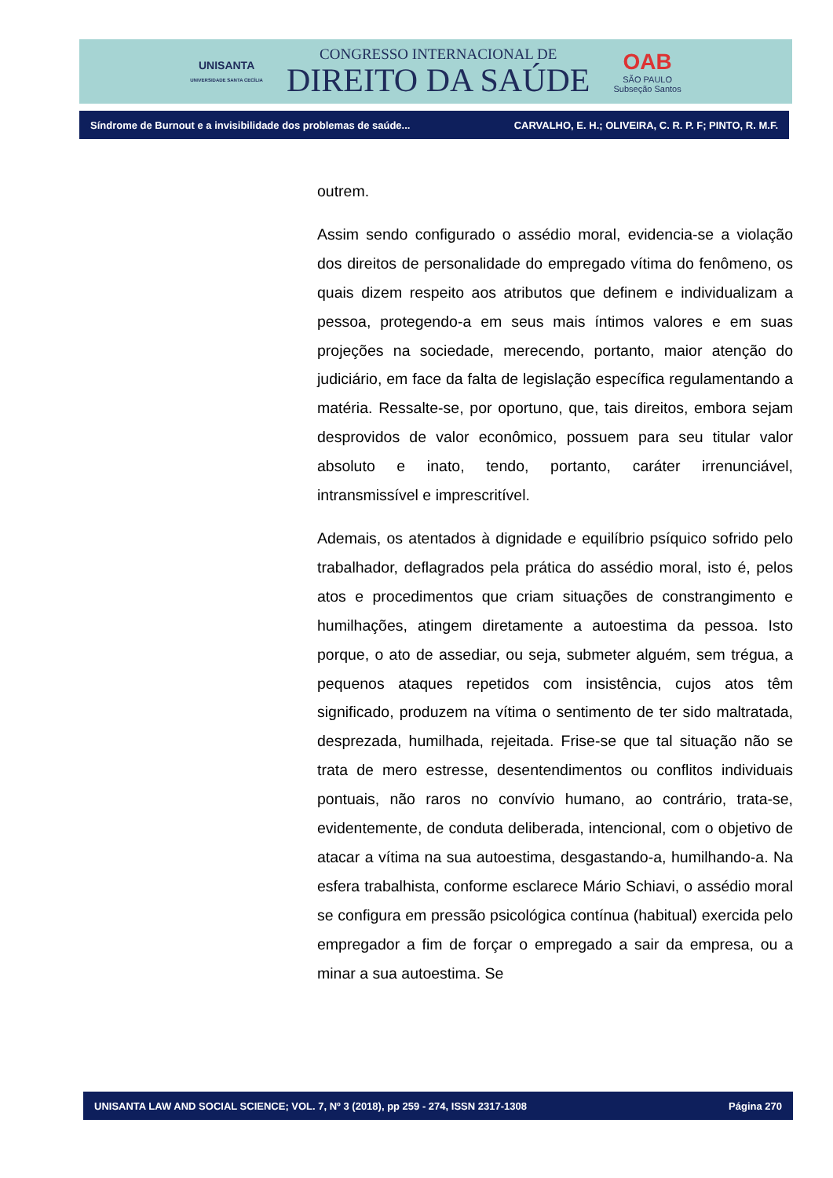UNISANTA
UNIVERSIDADE SANTA CECÍLIA
CONGRESSO INTERNACIONAL DE
DIREITO DA SAÚDE
OAB
SÃO PAULO
Subseção Santos
Síndrome de Burnout e a invisibilidade dos problemas de saúde... CARVALHO, E. H.; OLIVEIRA, C. R. P. F; PINTO, R. M.F.
outrem.
Assim sendo configurado o assédio moral, evidencia-se a violação dos direitos de personalidade do empregado vítima do fenômeno, os quais dizem respeito aos atributos que definem e individualizam a pessoa, protegendo-a em seus mais íntimos valores e em suas projeções na sociedade, merecendo, portanto, maior atenção do judiciário, em face da falta de legislação específica regulamentando a matéria. Ressalte-se, por oportuno, que, tais direitos, embora sejam desprovidos de valor econômico, possuem para seu titular valor absoluto e inato, tendo, portanto, caráter irrenunciável, intransmissível e imprescritível.
Ademais, os atentados à dignidade e equilíbrio psíquico sofrido pelo trabalhador, deflagrados pela prática do assédio moral, isto é, pelos atos e procedimentos que criam situações de constrangimento e humilhações, atingem diretamente a autoestima da pessoa. Isto porque, o ato de assediar, ou seja, submeter alguém, sem trégua, a pequenos ataques repetidos com insistência, cujos atos têm significado, produzem na vítima o sentimento de ter sido maltratada, desprezada, humilhada, rejeitada. Frise-se que tal situação não se trata de mero estresse, desentendimentos ou conflitos individuais pontuais, não raros no convívio humano, ao contrário, trata-se, evidentemente, de conduta deliberada, intencional, com o objetivo de atacar a vítima na sua autoestima, desgastando-a, humilhando-a. Na esfera trabalhista, conforme esclarece Mário Schiavi, o assédio moral se configura em pressão psicológica contínua (habitual) exercida pelo empregador a fim de forçar o empregado a sair da empresa, ou a minar a sua autoestima. Se
UNISANTA LAW AND SOCIAL SCIENCE; VOL. 7, Nº 3 (2018), pp 259 - 274, ISSN 2317-1308 Página 270